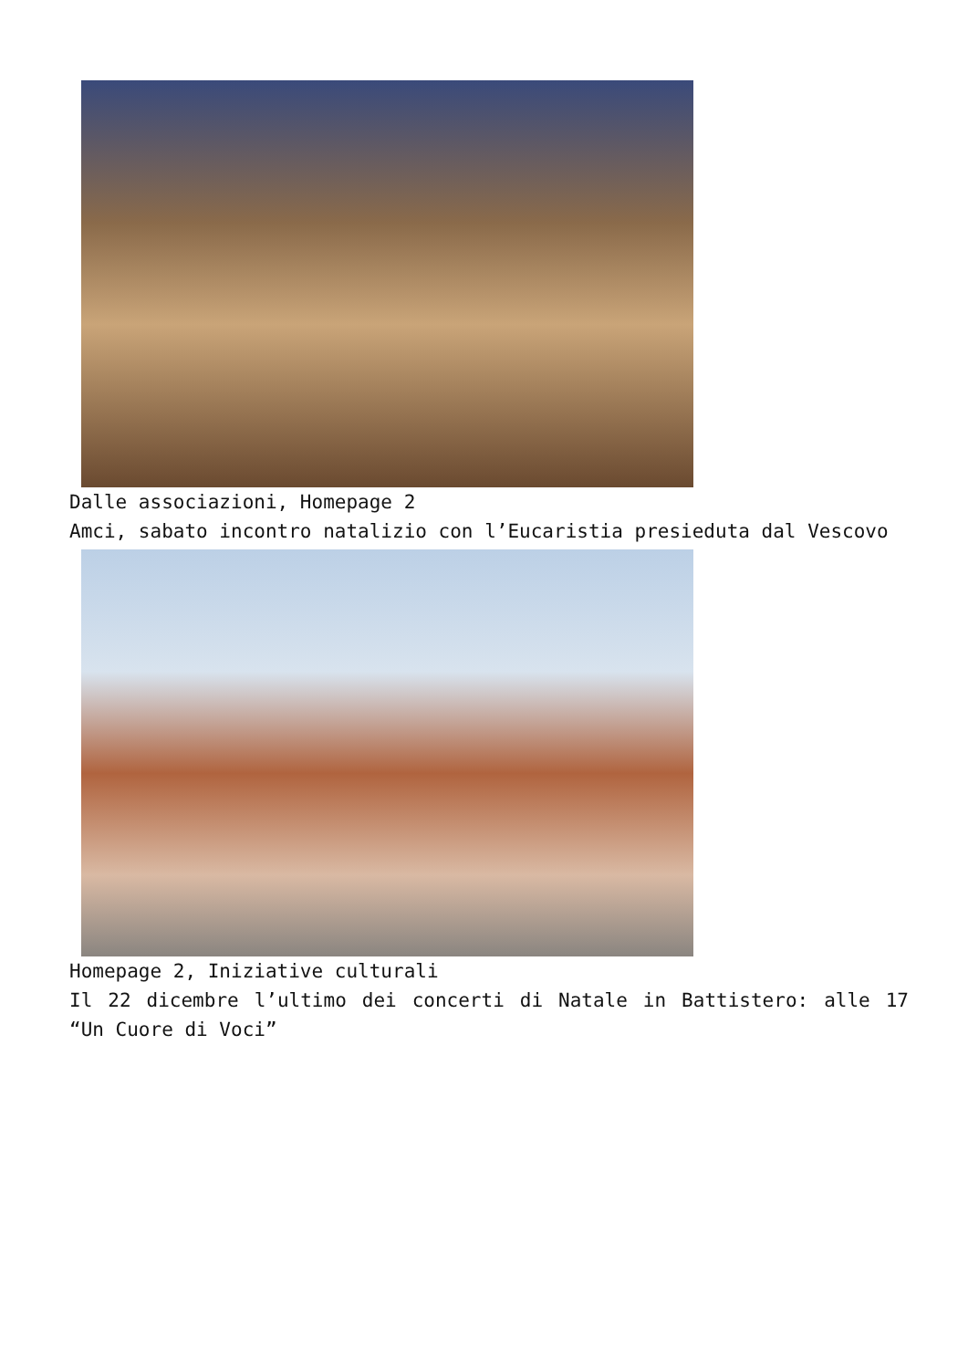Dalle associazioni, Homepage 2
Amci, sabato incontro natalizio con l’Eucaristia presieduta dal Vescovo
Homepage 2, Iniziative culturali
Il 22 dicembre l’ultimo dei concerti di Natale in Battistero: alle 17 “Un Cuore di Voci”